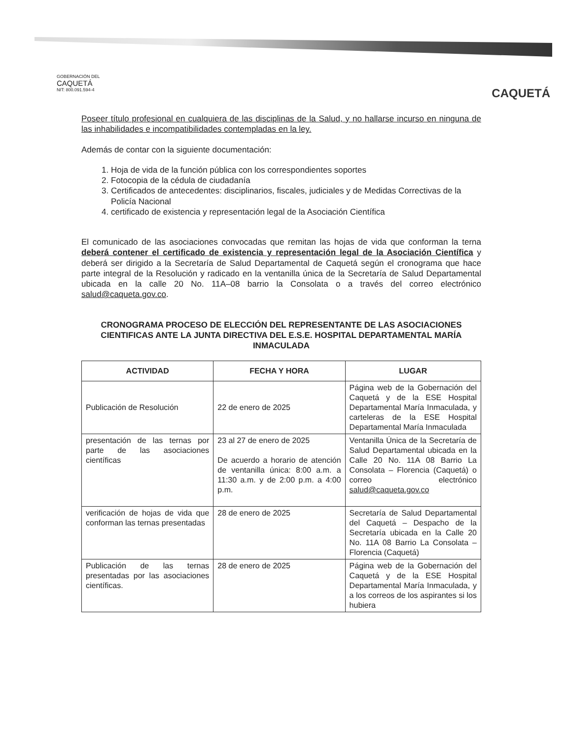GOBERNACIÓN DEL
CAQUETÁ
NIT: 800.091.594-4
CAQUETÁ
Poseer título profesional en cualquiera de las disciplinas de la Salud, y no hallarse incurso en ninguna de las inhabilidades e incompatibilidades contempladas en la ley.
Además de contar con la siguiente documentación:
1. Hoja de vida de la función pública con los correspondientes soportes
2. Fotocopia de la cédula de ciudadanía
3. Certificados de antecedentes: disciplinarios, fiscales, judiciales y de Medidas Correctivas de la Policía Nacional
4. certificado de existencia y representación legal de la Asociación Científica
El comunicado de las asociaciones convocadas que remitan las hojas de vida que conforman la terna deberá contener el certificado de existencia y representación legal de la Asociación Científica y deberá ser dirigido a la Secretaría de Salud Departamental de Caquetá según el cronograma que hace parte integral de la Resolución y radicado en la ventanilla única de la Secretaría de Salud Departamental ubicada en la calle 20 No. 11A–08 barrio la Consolata o a través del correo electrónico salud@caqueta.gov.co.
CRONOGRAMA PROCESO DE ELECCIÓN DEL REPRESENTANTE DE LAS ASOCIACIONES CIENTIFICAS ANTE LA JUNTA DIRECTIVA DEL E.S.E. HOSPITAL DEPARTAMENTAL MARÍA INMACULADA
| ACTIVIDAD | FECHA Y HORA | LUGAR |
| --- | --- | --- |
| Publicación de Resolución | 22 de enero de 2025 | Página web de la Gobernación del Caquetá y de la ESE Hospital Departamental María Inmaculada, y carteleras de la ESE Hospital Departamental María Inmaculada |
| presentación de las ternas por parte de las asociaciones científicas | 23 al 27 de enero de 2025 De acuerdo a horario de atención de ventanilla única: 8:00 a.m. a 11:30 a.m. y de 2:00 p.m. a 4:00 p.m. | Ventanilla Única de la Secretaría de Salud Departamental ubicada en la Calle 20 No. 11A 08 Barrio La Consolata – Florencia (Caquetá) o correo electrónico salud@caqueta.gov.co |
| verificación de hojas de vida que conforman las ternas presentadas | 28 de enero de 2025 | Secretaría de Salud Departamental del Caquetá – Despacho de la Secretaría ubicada en la Calle 20 No. 11A 08 Barrio La Consolata – Florencia (Caquetá) |
| Publicación de las ternas presentadas por las asociaciones científicas. | 28 de enero de 2025 | Página web de la Gobernación del Caquetá y de la ESE Hospital Departamental María Inmaculada, y a los correos de los aspirantes si los hubiera |